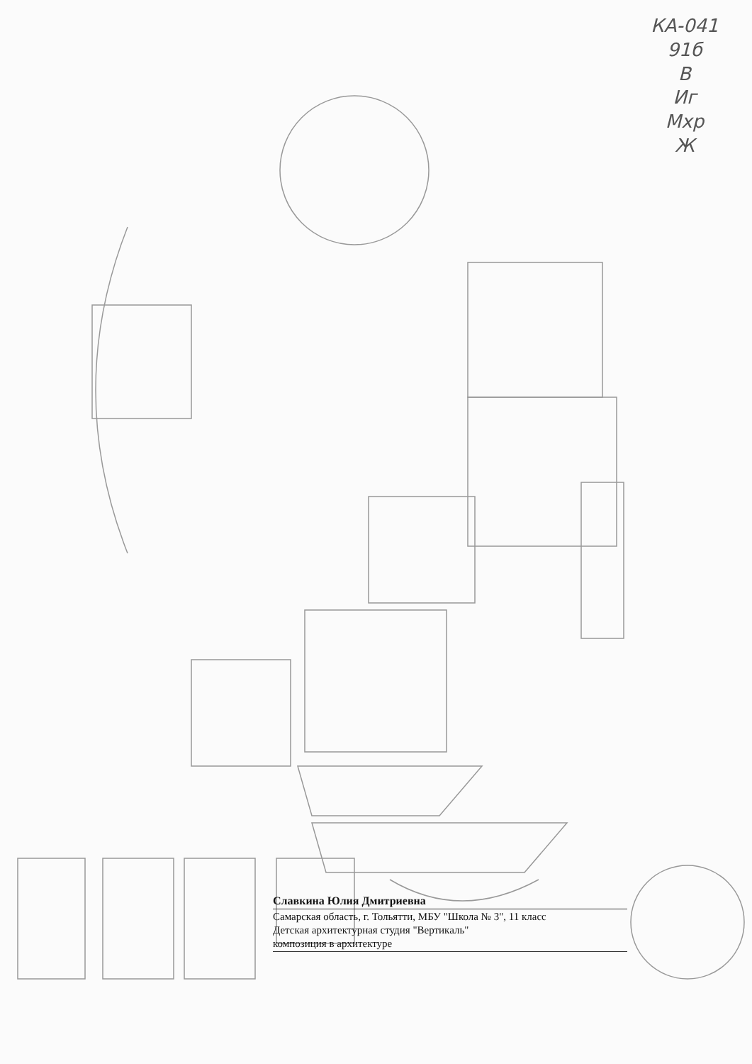КА-041
91б
В
Иг
Мхр
Ж
Славкина Юлия Дмитриевна
Самарская область, г. Тольятти, МБУ "Школа № 3", 11 класс
Детская архитектурная студия "Вертикаль"
композиция в архитектуре